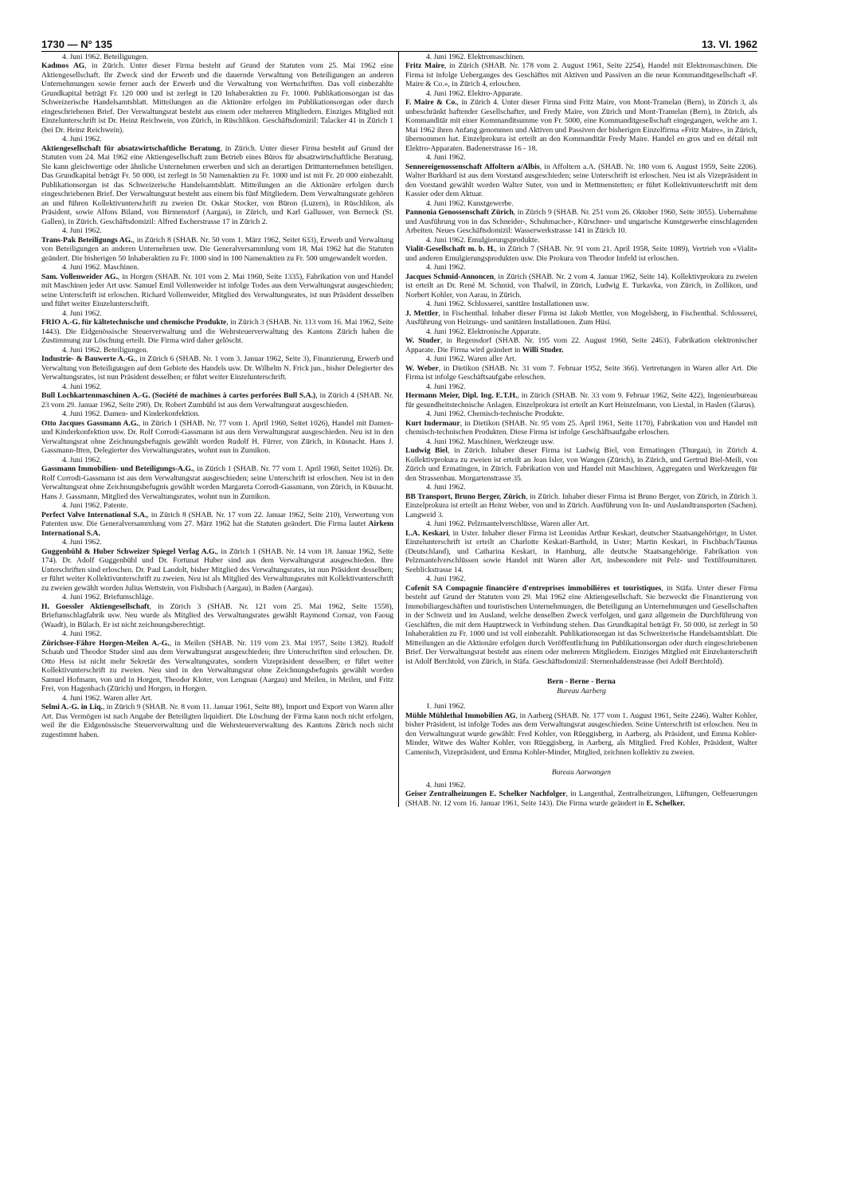1730 — N° 135 13. VI. 1962
4. Juni 1962. Beteiligungen.
Kadmos AG, in Zürich. Unter dieser Firma besteht auf Grund der Statuten vom 25. Mai 1962 eine Aktiengesellschaft. Ihr Zweck sind der Erwerb und die dauernde Verwaltung von Beteiligungen an anderen Unternehmungen sowie ferner auch der Erwerb und die Verwaltung von Wertschriften. Das voll einbezahlte Grundkapital beträgt Fr. 120 000 und ist zerlegt in 120 Inhaberaktien zu Fr. 1000. Publikationsorgan ist das Schweizerische Handelsamtsblatt. Mitteilungen an die Aktionäre erfolgen im Publikationsorgan oder durch eingeschriebenen Brief. Der Verwaltungsrat besteht aus einem oder mehreren Mitgliedern. Einziges Mitglied mit Einzelunterschrift ist Dr. Heinz Reichwein, von Zürich, in Rüschlikon. Geschäftsdomizil: Talacker 41 in Zürich 1 (bei Dr. Heinz Reichwein).
4. Juni 1962.
Aktiengesellschaft für absatzwirtschaftliche Beratung, in Zürich. Unter dieser Firma besteht auf Grund der Statuten vom 24. Mai 1962 eine Aktiengesellschaft zum Betrieb eines Büros für absatzwirtschaftliche Beratung. Sie kann gleichwertige oder ähnliche Unternehmen erwerben und sich an derartigen Drittunternehmen beteiligen. Das Grundkapital beträgt Fr. 50 000, ist zerlegt in 50 Namenaktien zu Fr. 1000 und ist mit Fr. 20 000 einbezahlt. Publikationsorgan ist das Schweizerische Handelsamtsblatt. Mitteilungen an die Aktionäre erfolgen durch eingeschriebenen Brief. Der Verwaltungsrat besteht aus einem bis fünf Mitgliedern. Dem Verwaltungsrate gehören an und führen Kollektivunterschrift zu zweien Dr. Oskar Stocker, von Büron (Luzern), in Rüschlikon, als Präsident, sowie Alfons Biland, von Birmenstorf (Aargau), in Zürich, und Karl Gallusser, von Berneck (St. Gallen), in Zürich. Geschäftsdomizil: Alfred Escherstrasse 17 in Zürich 2.
4. Juni 1962.
Trans-Pak Beteiligungs AG., in Zürich 8 (SHAB. Nr. 50 vom 1. März 1962, Seitet 633), Erwerb und Verwaltung von Beteiligungen an anderen Unternehmen usw. Die Generalversammlung vom 18. Mai 1962 hat die Statuten geändert. Die bisherigen 50 Inhaberaktien zu Fr. 1000 sind in 100 Namenaktien zu Fr. 500 umgewandelt worden.
4. Juni 1962. Maschinen.
Sam. Vollenweider AG., in Horgen (SHAB. Nr. 101 vom 2. Mai 1960, Seite 1335), Fabrikation von und Handel mit Maschinen jeder Art usw. Samuel Emil Vollenweider ist infolge Todes aus dem Verwaltungsrat ausgeschieden; seine Unterschrift ist erloschen. Richard Vollenweider, Mitglied des Verwaltungsrates, ist nun Präsident desselben und führt weiter Einzelunterschrift.
4. Juni 1962.
FRIO A.-G. für kältetechnische und chemische Produkte, in Zürich 3 (SHAB. Nr. 113 vom 16. Mai 1962, Seite 1443). Die Eidgenössische Steuerverwaltung und die Wehrsteuerverwaltung des Kantons Zürich haben die Zustimmung zur Löschung erteilt. Die Firma wird daher gelöscht.
4. Juni 1962. Beteiligungen.
Industrie- & Bauwerte A.-G., in Zürich 6 (SHAB. Nr. 1 vom 3. Januar 1962, Seite 3), Finanzierung, Erwerb und Verwaltung von Beteiligungen auf dem Gebiete des Handels usw. Dr. Wilhelm N. Frick jun., bisher Delegierter des Verwaltungsrates, ist nun Präsident desselben; er führt weiter Einzelunterschrift.
4. Juni 1962.
Bull Lochkartenmaschinen A.-G. (Société de machines à cartes perforées Bull S.A.), in Zürich 4 (SHAB. Nr. 23 vom 29. Januar 1962, Seite 290). Dr. Robert Zumbühl ist aus dem Verwaltungsrat ausgeschieden.
4. Juni 1962. Damen- und Kinderkonfektion.
Otto Jacques Gassmann A.G., in Zürich 1 (SHAB. Nr. 77 vom 1. April 1960, Seitet 1026), Handel mit Damen- und Kinderkonfektion usw. Dr. Rolf Corrodi-Gassmann ist aus dem Verwaltungsrat ausgeschieden. Neu ist in den Verwaltungsrat ohne Zeichnungsbefugnis gewählt worden Rudolf H. Fürrer, von Zürich, in Küsnacht. Hans J. Gassmann-Itten, Delegierter des Verwaltungsrates, wohnt nun in Zumikon.
4. Juni 1962.
Gassmann Immobilien- und Beteiligungs-A.G., in Zürich 1 (SHAB. Nr. 77 vom 1. April 1960, Seitet 1026). Dr. Rolf Corrodi-Gassmann ist aus dem Verwaltungsrat ausgeschieden; seine Unterschrift ist erloschen. Neu ist in den Verwaltungsrat ohne Zeichnungsbefugnis gewählt worden Margareta Corrodi-Gassmann, von Zürich, in Küsnacht. Hans J. Gassmann, Mitglied des Verwaltungsrates, wohnt nun in Zumikon.
4. Juni 1962. Patente.
Perfect Valve International S.A., in Zürich 8 (SHAB. Nr. 17 vom 22. Januar 1962, Seite 210), Verwertung von Patenten usw. Die Generalversammlung vom 27. März 1962 hat die Statuten geändert. Die Firma lautet Airkem International S.A.
4. Juni 1962.
Guggenbühl & Huber Schweizer Spiegel Verlag A.G., in Zürich 1 (SHAB. Nr. 14 vom 18. Januar 1962, Seite 174). Dr. Adolf Guggenbühl und Dr. Fortunat Huber sind aus dem Verwaltungsrat ausgeschieden. Ihre Unterschriften sind erloschen. Dr. Paul Landolt, bisher Mitglied des Verwaltungsrates, ist nun Präsident desselben; er führt weiter Kollektivunterschrift zu zweien. Neu ist als Mitglied des Verwaltungsrates mit Kollektivunterschrift zu zweien gewählt worden Julius Wettstein, von Fislisbach (Aargau), in Baden (Aargau).
4. Juni 1962. Briefumschläge.
H. Goessler Aktiengesellschaft, in Zürich 3 (SHAB. Nr. 121 vom 25. Mai 1962, Seite 1558), Briefumschlagfabrik usw. Neu wurde als Mitglied des Verwaltungsrates gewählt Raymond Cornaz, von Faoug (Waadt), in Bülach. Er ist nicht zeichnungsberechtigt.
4. Juni 1962.
Zürichsee-Fähre Horgen-Meilen A.-G., in Meilen (SHAB. Nr. 119 vom 23. Mai 1957, Seite 1382). Rudolf Schaub und Theodor Studer sind aus dem Verwaltungsrat ausgeschieden; ihre Unterschriften sind erloschen. Dr. Otto Hess ist nicht mehr Sekretär des Verwaltungsrates, sondern Vizepräsident desselben; er führt weiter Kollektivunterschrift zu zweien. Neu sind in den Verwaltungsrat ohne Zeichnungsbefugnis gewählt worden Samuel Hofmann, von und in Horgen, Theodor Kloter, von Lengnau (Aargau) und Meilen, in Meilen, und Fritz Frei, von Hagenbach (Zürich) und Horgen, in Horgen.
4. Juni 1962. Waren aller Art.
Selmi A.-G. in Liq., in Zürich 9 (SHAB. Nr. 8 vom 11. Januar 1961, Seite 88), Import und Export von Waren aller Art. Das Vermögen ist nach Angabe der Beteiligten liquidiert. Die Löschung der Firma kann noch nicht erfolgen, weil ihr die Eidgenössische Steuerverwaltung und die Wehrsteuerverwaltung des Kantons Zürich noch nicht zugestimmt haben.
4. Juni 1962. Elektromaschinen.
Fritz Maire, in Zürich (SHAB. Nr. 178 vom 2. August 1961, Seite 2254), Handel mit Elektromaschinen. Die Firma ist infolge Ueberganges des Geschäftes mit Aktiven und Passiven an die neue Kommanditgesellschaft «F. Maire & Co.», in Zürich 4, erloschen.
4. Juni 1962. Elektro-Apparate.
F. Maire & Co., in Zürich 4. Unter dieser Firma sind Fritz Maire, von Mont-Tramelan (Bern), in Zürich 3, als unbeschränkt haftender Gesellschafter, und Fredy Maire, von Zürich und Mont-Tramelan (Bern), in Zürich, als Kommanditär mit einer Kommanditsumme von Fr. 5000, eine Kommanditgesellschaft eingegangen, welche am 1. Mai 1962 ihren Anfang genommen und Aktiven und Passiven der bisherigen Einzelfirma «Fritz Maire», in Zürich, übernommen hat. Einzelprokura ist erteilt an den Kommanditär Fredy Maire. Handel en gros und en détail mit Elektro-Apparaten. Badenerstrasse 16 - 18.
4. Juni 1962.
Sennereigenossenschaft Affoltern a/Albis, in Affoltern a.A. (SHAB. Nr. 180 vom 6. August 1959, Seite 2206). Walter Burkhard ist aus dem Vorstand ausgeschieden; seine Unterschrift ist erloschen. Neu ist als Vizepräsident in den Vorstand gewählt worden Walter Suter, von und in Mettmenstetten; er führt Kollektivunterschrift mit dem Kassier oder dem Aktuar.
4. Juni 1962. Kunstgewerbe.
Pannonia Genossenschaft Zürich, in Zürich 9 (SHAB. Nr. 251 vom 26. Oktober 1960, Seite 3055). Uebernahme und Ausführung von in das Schneider-, Schuhmacher-, Kürschner- und ungarische Kunstgewerbe einschlagenden Arbeiten. Neues Geschäftsdomizil: Wasserwerkstrasse 141 in Zürich 10.
4. Juni 1962. Emulgierungsprodukte.
Vialit-Gesellschaft m. b. H., in Zürich 7 (SHAB. Nr. 91 vom 21. April 1958, Seite 1089), Vertrieb von «Vialit» und anderen Emulgierungsprodukten usw. Die Prokura von Theodor Imfeld ist erloschen.
4. Juni 1962.
Jacques Schmid-Annoncen, in Zürich (SHAB. Nr. 2 vom 4. Januar 1962, Seite 14). Kollektivprokura zu zweien ist erteilt an Dr. René M. Schmid, von Thalwil, in Zürich, Ludwig E. Turkavka, von Zürich, in Zollikon, und Norbert Kohler, von Aarau, in Zürich.
4. Juni 1962. Schlosserei, sanitäre Installationen usw.
J. Mettler, in Fischenthal. Inhaber dieser Firma ist Jakob Mettler, von Mogelsberg, in Fischenthal. Schlosserei, Ausführung von Heizungs- und sanitären Installationen. Zum Hüsi.
4. Juni 1962. Elektronische Apparate.
W. Studer, in Regensdorf (SHAB. Nr. 195 vom 22. August 1960, Seite 2463). Fabrikation elektronischer Apparate. Die Firma wird geändert in Willi Studer.
4. Juni 1962. Waren aller Art.
W. Weber, in Dietikon (SHAB. Nr. 31 vom 7. Februar 1952, Seite 366). Vertretungen in Waren aller Art. Die Firma ist infolge Geschäftsaufgabe erloschen.
4. Juni 1962.
Hermann Meier, Dipl. Ing. E.T.H., in Zürich (SHAB. Nr. 33 vom 9. Februar 1962, Seite 422), Ingenieurbureau für gesundheitstechnische Anlagen. Einzelprokura ist erteilt an Kurt Heinzelmann, von Liestal, in Haslen (Glarus).
4. Juni 1962. Chemisch-technische Produkte.
Kurt Indermaur, in Dietikon (SHAB. Nr. 95 vom 25. April 1961, Seite 1170), Fabrikation von und Handel mit chemisch-technischen Produkten. Diese Firma ist infolge Geschäftsaufgabe erloschen.
4. Juni 1962. Maschinen, Werkzeuge usw.
Ludwig Biel, in Zürich. Inhaber dieser Firma ist Ludwig Biel, von Ermatingen (Thurgau), in Zürich 4. Kollektivprokura zu zweien ist erteilt an Jean Isler, von Wangen (Zürich), in Zürich, und Gertrud Biel-Meili, von Zürich und Ermatingen, in Zürich. Fabrikation von und Handel mit Maschinen, Aggregaten und Werkzeugen für den Strassenbau. Morgartenstrasse 35.
4. Juni 1962.
BB Transport, Bruno Berger, Zürich, in Zürich. Inhaber dieser Firma ist Bruno Berger, von Zürich, in Zürich 3. Einzelprokura ist erteilt an Heinz Weber, von und in Zürich. Ausführung von In- und Auslandtransporten (Sachen). Langweid 3.
4. Juni 1962. Pelzmantelverschlüsse, Waren aller Art.
L.A. Keskari, in Uster. Inhaber dieser Firma ist Leonidas Arthur Keskari, deutscher Staatsangehöriger, in Uster. Einzelunterschrift ist erteilt an Charlotte Keskari-Barthold, in Uster; Martin Keskari, in Fischbach/Taunus (Deutschland), und Catharina Keskari, in Hamburg, alle deutsche Staatsangehörige. Fabrikation von Pelzmantelverschlüssen sowie Handel mit Waren aller Art, insbesondere mit Pelz- und Textilfournituren. Seeblickstrasse 14.
4. Juni 1962.
Cofenit SA Compagnie financière d'entreprises immobilières et touristiques, in Stäfa. Unter dieser Firma besteht auf Grund der Statuten vom 29. Mai 1962 eine Aktiengesellschaft. Sie bezweckt die Finanzierung von Immobiliargeschäften und touristischen Unternehmungen, die Beteiligung an Unternehmungen und Gesellschaften in der Schweiz und im Ausland, welche denselben Zweck verfolgen, und ganz allgemein die Durchführung von Geschäften, die mit dem Hauptzweck in Verbindung stehen. Das Grundkapital beträgt Fr. 50 000, ist zerlegt in 50 Inhaberaktien zu Fr. 1000 und ist voll einbezahlt. Publikationsorgan ist das Schweizerische Handelsamtsblatt. Die Mitteilungen an die Aktionäre erfolgen durch Veröffentlichung im Publikationsorgan oder durch eingeschriebenen Brief. Der Verwaltungsrat besteht aus einem oder mehreren Mitgliedern. Einziges Mitglied mit Einzelunterschrift ist Adolf Berchtold, von Zürich, in Stäfa. Geschäftsdomizil: Sternenhaldenstrasse (bei Adolf Berchtold).
Bern - Berne - Berna
Bureau Aarberg
1. Juni 1962.
Mühle Mühlethal Immobilien AG, in Aarberg (SHAB. Nr. 177 vom 1. August 1961, Seite 2246). Walter Kohler, bisher Präsident, ist infolge Todes aus dem Verwaltungsrat ausgeschieden. Seine Unterschrift ist erloschen. Neu in den Verwaltungsrat wurde gewählt: Fred Kohler, von Rüeggisberg, in Aarberg, als Präsident, und Emma Kohler-Minder, Witwe des Walter Kohler, von Rüeggisberg, in Aarberg, als Mitglied. Fred Kohler, Präsident, Walter Camenisch, Vizepräsident, und Emma Kohler-Minder, Mitglied, zeichnen kollektiv zu zweien.
Bureau Aarwangen
4. Juni 1962.
Geiser Zentralheizungen E. Schelker Nachfolger, in Langenthal, Zentralheizungen, Lüftungen, Oelfeuerungen (SHAB. Nr. 12 vom 16. Januar 1961, Seite 143). Die Firma wurde geändert in E. Schelker.